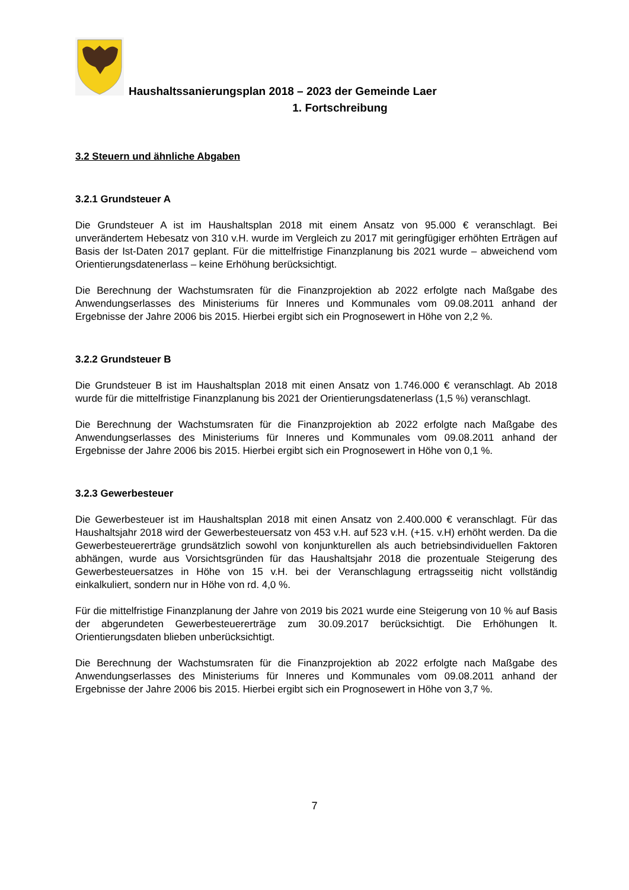Haushaltssanierungsplan 2018 – 2023 der Gemeinde Laer
1. Fortschreibung
3.2 Steuern und ähnliche Abgaben
3.2.1 Grundsteuer A
Die Grundsteuer A ist im Haushaltsplan 2018 mit einem Ansatz von 95.000 € veranschlagt. Bei unverändertem Hebesatz von 310 v.H. wurde im Vergleich zu 2017 mit geringfügiger erhöhten Erträgen auf Basis der Ist-Daten 2017 geplant. Für die mittelfristige Finanzplanung bis 2021 wurde – abweichend vom Orientierungsdatenerlass – keine Erhöhung berücksichtigt.
Die Berechnung der Wachstumsraten für die Finanzprojektion ab 2022 erfolgte nach Maßgabe des Anwendungserlasses des Ministeriums für Inneres und Kommunales vom 09.08.2011 anhand der Ergebnisse der Jahre 2006 bis 2015. Hierbei ergibt sich ein Prognosewert in Höhe von 2,2 %.
3.2.2 Grundsteuer B
Die Grundsteuer B ist im Haushaltsplan 2018 mit einen Ansatz von 1.746.000 € veranschlagt. Ab 2018 wurde für die mittelfristige Finanzplanung bis 2021 der Orientierungsdatenerlass (1,5 %) veranschlagt.
Die Berechnung der Wachstumsraten für die Finanzprojektion ab 2022 erfolgte nach Maßgabe des Anwendungserlasses des Ministeriums für Inneres und Kommunales vom 09.08.2011 anhand der Ergebnisse der Jahre 2006 bis 2015. Hierbei ergibt sich ein Prognosewert in Höhe von 0,1 %.
3.2.3 Gewerbesteuer
Die Gewerbesteuer ist im Haushaltsplan 2018 mit einen Ansatz von 2.400.000 € veranschlagt. Für das Haushaltsjahr 2018 wird der Gewerbesteuersatz von 453 v.H. auf 523 v.H. (+15. v.H) erhöht werden. Da die Gewerbesteuererträge grundsätzlich sowohl von konjunkturellen als auch betriebsindividuellen Faktoren abhängen, wurde aus Vorsichtsgründen für das Haushaltsjahr 2018 die prozentuale Steigerung des Gewerbesteuersatzes in Höhe von 15 v.H. bei der Veranschlagung ertragsseitig nicht vollständig einkalkuliert, sondern nur in Höhe von rd. 4,0 %.
Für die mittelfristige Finanzplanung der Jahre von 2019 bis 2021 wurde eine Steigerung von 10 % auf Basis der abgerundeten Gewerbesteuererträge zum 30.09.2017 berücksichtigt. Die Erhöhungen lt. Orientierungsdaten blieben unberücksichtigt.
Die Berechnung der Wachstumsraten für die Finanzprojektion ab 2022 erfolgte nach Maßgabe des Anwendungserlasses des Ministeriums für Inneres und Kommunales vom 09.08.2011 anhand der Ergebnisse der Jahre 2006 bis 2015. Hierbei ergibt sich ein Prognosewert in Höhe von 3,7 %.
7